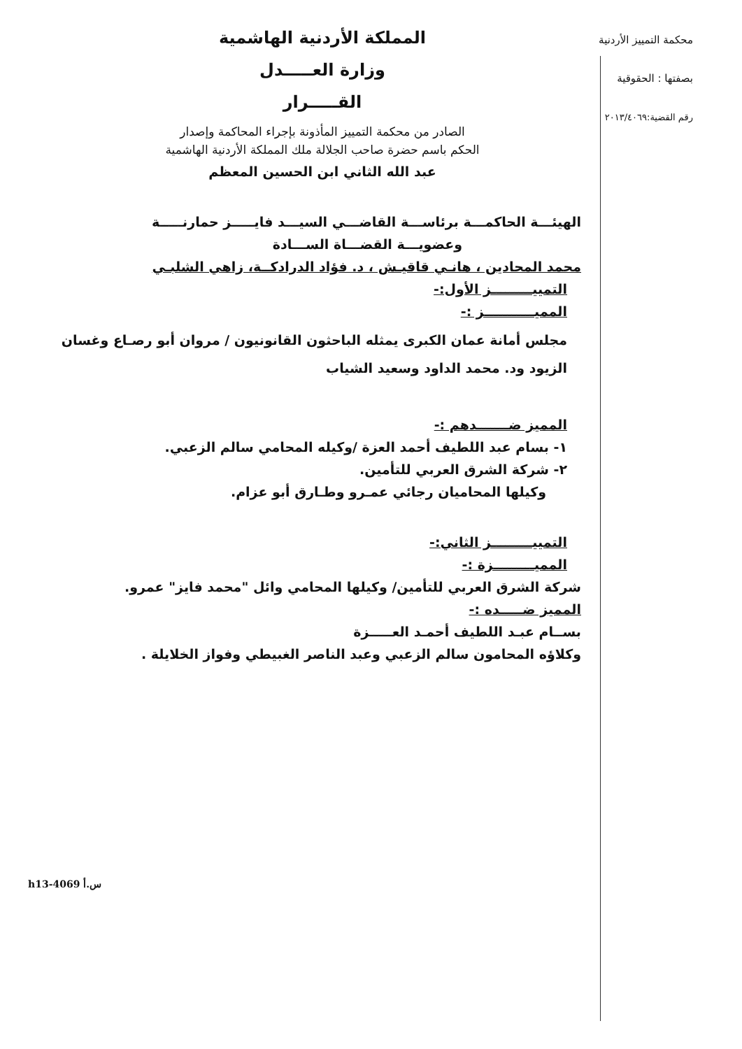محكمة التمييز الأردنية
بصفتها : الحقوقية
رقم القضية:٢٠١٣/٤٠٦٩
المملكة الأردنية الهاشمية
وزارة العـــــدل
القـــــرار
الصادر من محكمة التمييز المأذونة بإجراء المحاكمة وإصدار
الحكم باسم حضرة صاحب الجلالة ملك المملكة الأردنية الهاشمية
عبد الله الثاني ابن الحسين المعظم
الهيئـــة الحاكمـــة برئاســـة القاضـــي السيـــد فايـــــز حمارنـــــة
وعضويـــة القضـــاة الســـادة
محمد المحادين ، هانـي قاقيـش ، د. فؤاد الدرادكــة، زاهي الشلبـي
التمييـــــــــز الأول:-
المميـــــــــــز :-
مجلس أمانة عمان الكبرى يمثله الباحثون القانونيون / مروان أبو رصـاع وغسان الزيود ود. محمد الداود وسعيد الشياب
المميز ضـــــــدهم :-
١- بسام عبد اللطيف أحمد العزة /وكيله المحامي سالم الزعبي.
٢- شركة الشرق العربي للتأمين.
وكيلها المحاميان رجائي عمـرو وطـارق أبو عزام.
التمييـــــــــز الثاني:-
المميـــــــــزة :-
شركة الشرق العربي للتأمين/ وكيلها المحامي وائل "محمد فايز" عمرو.
المميز ضـــــده :-
بســام عبـد اللطيف أحمـد العـــــزة
وكلاؤه المحامون سالم الزعبي وعبد الناصر الغبيطي وفواز الخلايلة .
h13-4069 س.أ